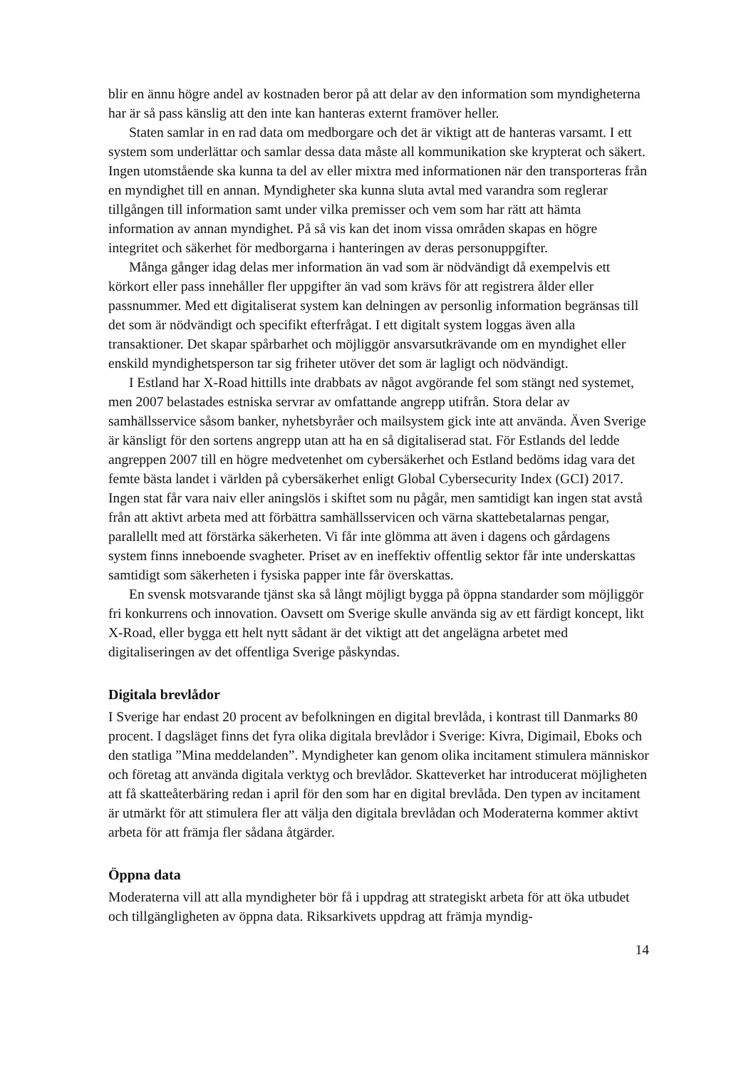blir en ännu högre andel av kostnaden beror på att delar av den information som myndigheterna har är så pass känslig att den inte kan hanteras externt framöver heller.
Staten samlar in en rad data om medborgare och det är viktigt att de hanteras varsamt. I ett system som underlättar och samlar dessa data måste all kommunikation ske krypterat och säkert. Ingen utomstående ska kunna ta del av eller mixtra med informationen när den transporteras från en myndighet till en annan. Myndigheter ska kunna sluta avtal med varandra som reglerar tillgången till information samt under vilka premisser och vem som har rätt att hämta information av annan myndighet. På så vis kan det inom vissa områden skapas en högre integritet och säkerhet för medborgarna i hanteringen av deras personuppgifter.
Många gånger idag delas mer information än vad som är nödvändigt då exempelvis ett körkort eller pass innehåller fler uppgifter än vad som krävs för att registrera ålder eller passnummer. Med ett digitaliserat system kan delningen av personlig information begränsas till det som är nödvändigt och specifikt efterfrågat. I ett digitalt system loggas även alla transaktioner. Det skapar spårbarhet och möjliggör ansvarsutkrävande om en myndighet eller enskild myndighetsperson tar sig friheter utöver det som är lagligt och nödvändigt.
I Estland har X-Road hittills inte drabbats av något avgörande fel som stängt ned systemet, men 2007 belastades estniska servrar av omfattande angrepp utifrån. Stora delar av samhällsservice såsom banker, nyhetsbyråer och mailsystem gick inte att använda. Även Sverige är känsligt för den sortens angrepp utan att ha en så digitaliserad stat. För Estlands del ledde angreppen 2007 till en högre medvetenhet om cybersäkerhet och Estland bedöms idag vara det femte bästa landet i världen på cybersäkerhet enligt Global Cybersecurity Index (GCI) 2017. Ingen stat får vara naiv eller aningslös i skiftet som nu pågår, men samtidigt kan ingen stat avstå från att aktivt arbeta med att förbättra samhällsservicen och värna skattebetalarnas pengar, parallellt med att förstärka säkerheten. Vi får inte glömma att även i dagens och gårdagens system finns inne­boende svagheter. Priset av en ineffektiv offentlig sektor får inte underskattas samtidigt som säkerheten i fysiska papper inte får överskattas.
En svensk motsvarande tjänst ska så långt möjligt bygga på öppna standarder som möjliggör fri konkurrens och innovation. Oavsett om Sverige skulle använda sig av ett färdigt koncept, likt X-Road, eller bygga ett helt nytt sådant är det viktigt att det angelägna arbetet med digitaliseringen av det offentliga Sverige påskyndas.
Digitala brevlådor
I Sverige har endast 20 procent av befolkningen en digital brevlåda, i kontrast till Danmarks 80 procent. I dagsläget finns det fyra olika digitala brevlådor i Sverige: Kivra, Digimail, Eboks och den statliga ”Mina meddelanden”. Myndigheter kan genom olika incitament stimulera människor och företag att använda digitala verktyg och brevlådor. Skatteverket har introducerat möjligheten att få skatteåterbäring redan i april för den som har en digital brevlåda. Den typen av incitament är utmärkt för att stimulera fler att välja den digitala brevlådan och Moderaterna kommer aktivt arbeta för att främja fler sådana åtgärder.
Öppna data
Moderaterna vill att alla myndigheter bör få i uppdrag att strategiskt arbeta för att öka utbudet och tillgängligheten av öppna data. Riksarkivets uppdrag att främja myndig-
14